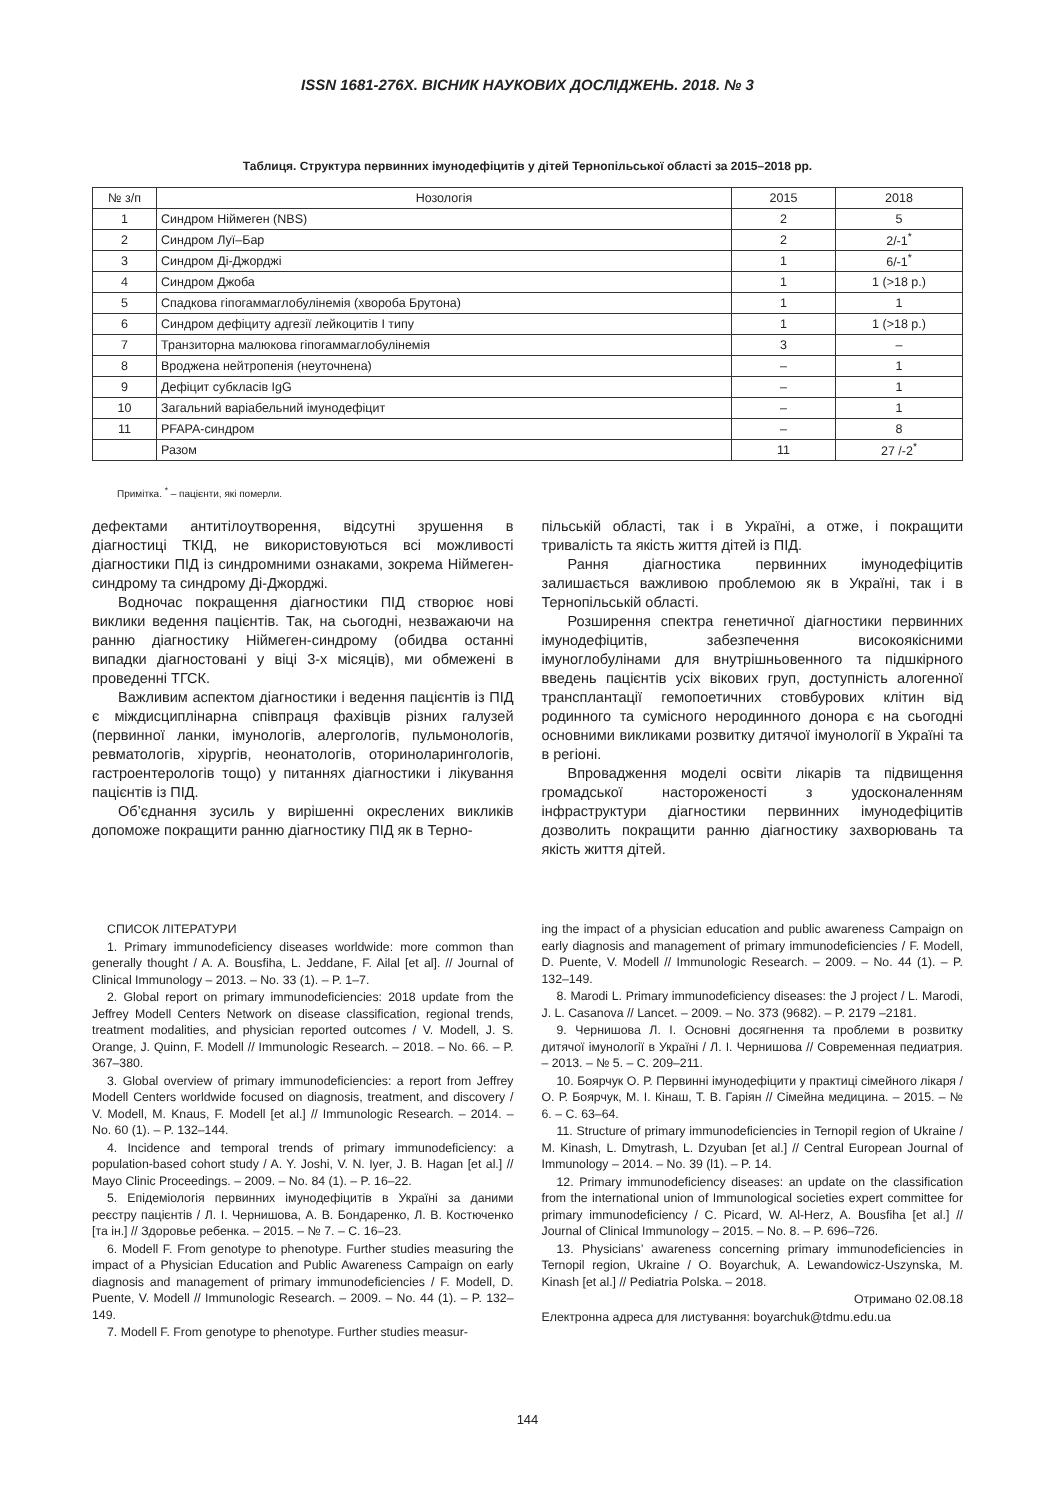ISSN 1681-276X. ВІСНИК НАУКОВИХ ДОСЛІДЖЕНЬ. 2018. № 3
Таблиця. Структура первинних імунодефіцитів у дітей Тернопільської області за 2015–2018 рр.
| № з/п | Нозологія | 2015 | 2018 |
| --- | --- | --- | --- |
| 1 | Синдром Ніймеген (NBS) | 2 | 5 |
| 2 | Синдром Луї–Бар | 2 | 2/-1<sup>*</sup> |
| 3 | Синдром Ді-Джорджі | 1 | 6/-1<sup>*</sup> |
| 4 | Синдром Джоба | 1 | 1 (>18 р.) |
| 5 | Спадкова гіпогаммаглобулінемія (хвороба Брутона) | 1 | 1 |
| 6 | Синдром дефіциту адгезії лейкоцитів І типу | 1 | 1 (>18 р.) |
| 7 | Транзиторна малюкова гіпогаммаглобулінемія | 3 | – |
| 8 | Вроджена нейтропенія (неуточнена) | – | 1 |
| 9 | Дефіцит субкласів IgG | – | 1 |
| 10 | Загальний варіабельний імунодефіцит | – | 1 |
| 11 | PFAPA-синдром | – | 8 |
| | Разом | 11 | 27 /-2<sup>*</sup> |
Примітка. <sup>*</sup> – пацієнти, які померли.
дефектами антитілоутворення, відсутні зрушення в діагностиці ТКІД, не використовуються всі можливості діагностики ПІД із синдромними ознаками, зокрема Ніймеген-синдрому та синдрому Ді-Джорджі.
Водночас покращення діагностики ПІД створює нові виклики ведення пацієнтів. Так, на сьогодні, незважаючи на ранню діагностику Ніймеген-синдрому (обидва останні випадки діагностовані у віці 3-х місяців), ми обмежені в проведенні ТГСК.
Важливим аспектом діагностики і ведення пацієнтів із ПІД є міждисциплінарна співпраця фахівців різних галузей (первинної ланки, імунологів, алергологів, пульмонологів, ревматологів, хірургів, неонатологів, оториноларингологів, гастроентерологів тощо) у питаннях діагностики і лікування пацієнтів із ПІД.
Об’єднання зусиль у вирішенні окреслених викликів допоможе покращити ранню діагностику ПІД як в Терно-
пільській області, так і в Україні, а отже, і покращити тривалість та якість життя дітей із ПІД.
Рання діагностика первинних імунодефіцитів залишається важливою проблемою як в Україні, так і в Тернопільській області.
Розширення спектра генетичної діагностики первинних імунодефіцитів, забезпечення високоякісними імуноглобулінами для внутрішньовенного та підшкірного введень пацієнтів усіх вікових груп, доступність алогенної трансплантації гемопоетичних стовбурових клітин від родинного та сумісного неродинного донора є на сьогодні основними викликами розвитку дитячої імунології в Україні та в регіоні.
Впровадження моделі освіти лікарів та підвищення громадської настороженості з удосконаленням інфраструктури діагностики первинних імунодефіцитів дозволить покращити ранню діагностику захворювань та якість життя дітей.
СПИСОК ЛІТЕРАТУРИ
1. Primary immunodeficiency diseases worldwide: more common than generally thought / A. A. Bousfiha, L. Jeddane, F. Ailal [et al]. // Journal of Clinical Immunology – 2013. – No. 33 (1). – P. 1–7.
2. Global report on primary immunodeficiencies: 2018 update from the Jeffrey Modell Centers Network on disease classification, regional trends, treatment modalities, and physician reported outcomes / V. Modell, J. S. Orange, J. Quinn, F. Modell // Immunologic Research. – 2018. – No. 66. – P. 367–380.
3. Global overview of primary immunodeficiencies: a report from Jeffrey Modell Centers worldwide focused on diagnosis, treatment, and discovery / V. Modell, M. Knaus, F. Modell [et al.] // Immunologic Research. – 2014. – No. 60 (1). – P. 132–144.
4. Incidence and temporal trends of primary immunodeficiency: a population-based cohort study / A. Y. Joshi, V. N. Iyer, J. B. Hagan [et al.] // Mayo Clinic Proceedings. – 2009. – No. 84 (1). – P. 16–22.
5. Епідеміологія первинних імунодефіцитів в Україні за даними реєстру пацієнтів / Л. І. Чернишова, А. В. Бондаренко, Л. В. Костюченко [та ін.] // Здоровье ребенка. – 2015. – № 7. – С. 16–23.
6. Modell F. From genotype to phenotype. Further studies measuring the impact of a Physician Education and Public Awareness Campaign on early diagnosis and management of primary immunodeficiencies / F. Modell, D. Puente, V. Modell // Immunologic Research. – 2009. – No. 44 (1). – P. 132–149.
7. Modell F. From genotype to phenotype. Further studies measur-
ing the impact of a physician education and public awareness Campaign on early diagnosis and management of primary immunodeficiencies / F. Modell, D. Puente, V. Modell // Immunologic Research. – 2009. – No. 44 (1). – P. 132–149.
8. Marodi L. Primary immunodeficiency diseases: the J project / L. Marodi, J. L. Casanova // Lancet. – 2009. – No. 373 (9682). – P. 2179 –2181.
9. Чернишова Л. І. Основні досягнення та проблеми в розвитку дитячої імунології в Україні / Л. І. Чернишова // Современная педиатрия. – 2013. – № 5. – С. 209–211.
10. Боярчук О. Р. Первинні імунодефіцити у практиці сімейного лікаря / О. Р. Боярчук, М. І. Кінаш, Т. В. Гаріян // Сімейна медицина. – 2015. – № 6. – С. 63–64.
11. Structure of primary immunodeficiencies in Ternopil region of Ukraine / M. Kinash, L. Dmytrash, L. Dzyuban [et al.] // Central European Journal of Immunology – 2014. – No. 39 (l1). – P. 14.
12. Primary immunodeficiency diseases: an update on the classification from the international union of Immunological societies expert committee for primary immunodeficiency / C. Picard, W. Al-Herz, A. Bousfiha [et al.] // Journal of Clinical Immunology – 2015. – No. 8. – P. 696–726.
13. Physicians’ awareness concerning primary immunodeficiencies in Ternopil region, Ukraine / O. Boyarchuk, A. Lewandowicz-Uszynska, M. Kinash [et al.] // Pediatria Polska. – 2018.
Отримано 02.08.18
Електронна адреса для листування: boyarchuk@tdmu.edu.ua
144